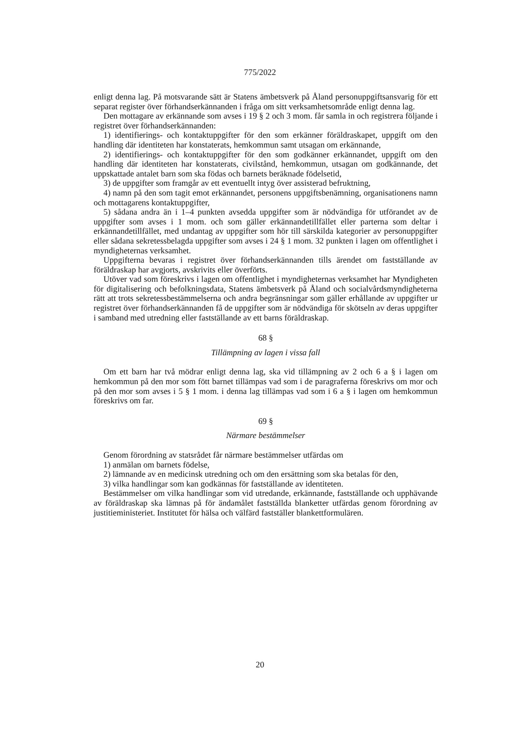775/2022
enligt denna lag. På motsvarande sätt är Statens ämbetsverk på Åland personuppgiftsansvarig för ett separat register över förhandserkännanden i fråga om sitt verksamhetsområde enligt denna lag.
Den mottagare av erkännande som avses i 19 § 2 och 3 mom. får samla in och registrera följande i registret över förhandserkännanden:
1) identifierings- och kontaktuppgifter för den som erkänner föräldraskapet, uppgift om den handling där identiteten har konstaterats, hemkommun samt utsagan om erkännande,
2) identifierings- och kontaktuppgifter för den som godkänner erkännandet, uppgift om den handling där identiteten har konstaterats, civilstånd, hemkommun, utsagan om godkännande, det uppskattade antalet barn som ska födas och barnets beräknade födelsetid,
3) de uppgifter som framgår av ett eventuellt intyg över assisterad befruktning,
4) namn på den som tagit emot erkännandet, personens uppgiftsbenämning, organisationens namn och mottagarens kontaktuppgifter,
5) sådana andra än i 1–4 punkten avsedda uppgifter som är nödvändiga för utförandet av de uppgifter som avses i 1 mom. och som gäller erkännandetillfället eller parterna som deltar i erkännandetillfället, med undantag av uppgifter som hör till särskilda kategorier av personuppgifter eller sådana sekretessbelagda uppgifter som avses i 24 § 1 mom. 32 punkten i lagen om offentlighet i myndigheternas verksamhet.
Uppgifterna bevaras i registret över förhandserkännanden tills ärendet om fastställande av föräldraskap har avgjorts, avskrivits eller överförts.
Utöver vad som föreskrivs i lagen om offentlighet i myndigheternas verksamhet har Myndigheten för digitalisering och befolkningsdata, Statens ämbetsverk på Åland och socialvårdsmyndigheterna rätt att trots sekretessbestämmelserna och andra begränsningar som gäller erhållande av uppgifter ur registret över förhandserkännanden få de uppgifter som är nödvändiga för skötseln av deras uppgifter i samband med utredning eller fastställande av ett barns föräldraskap.
68 §
Tillämpning av lagen i vissa fall
Om ett barn har två mödrar enligt denna lag, ska vid tillämpning av 2 och 6 a § i lagen om hemkommun på den mor som fött barnet tillämpas vad som i de paragraferna föreskrivs om mor och på den mor som avses i 5 § 1 mom. i denna lag tillämpas vad som i 6 a § i lagen om hemkommun föreskrivs om far.
69 §
Närmare bestämmelser
Genom förordning av statsrådet får närmare bestämmelser utfärdas om
1) anmälan om barnets födelse,
2) lämnande av en medicinsk utredning och om den ersättning som ska betalas för den,
3) vilka handlingar som kan godkännas för fastställande av identiteten.
Bestämmelser om vilka handlingar som vid utredande, erkännande, fastställande och upphävande av föräldraskap ska lämnas på för ändamålet fastställda blanketter utfärdas genom förordning av justitieministeriet. Institutet för hälsa och välfärd fastställer blankettformulären.
20